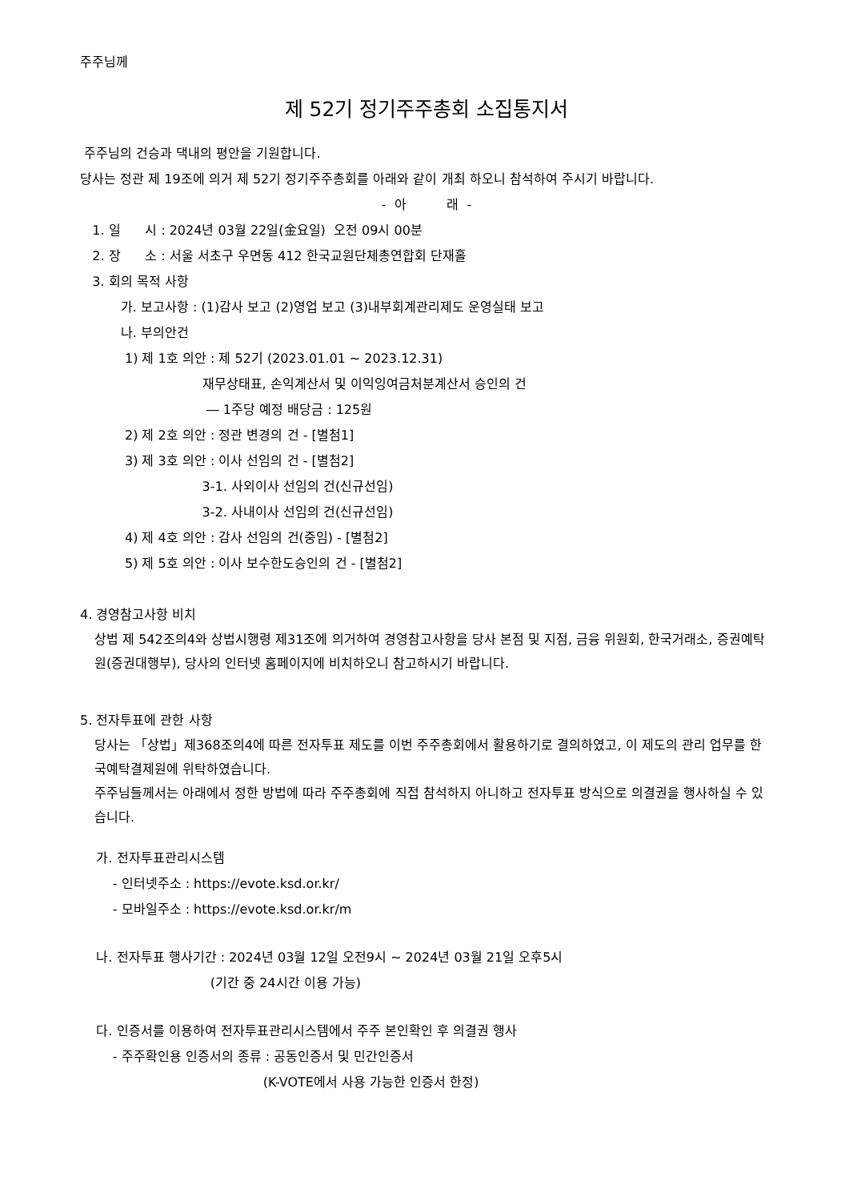주주님께
제 52기 정기주주총회 소집통지서
주주님의 건승과 댁내의 평안을 기원합니다.
당사는 정관 제 19조에 의거 제 52기 정기주주총회를 아래와 같이 개최 하오니 참석하여 주시기 바랍니다.
- 아 래 -
1. 일 시 : 2024년 03월 22일(金요일) 오전 09시 00분
2. 장 소 : 서울 서초구 우면동 412 한국교원단체총연합회 단재홀
3. 회의 목적 사항
가. 보고사항 : (1)감사 보고 (2)영업 보고 (3)내부회계관리제도 운영실태 보고
나. 부의안건
1) 제 1호 의안 : 제 52기 (2023.01.01 ~ 2023.12.31)
재무상태표, 손익계산서 및 이익잉여금처분계산서 승인의 건
― 1주당 예정 배당금 : 125원
2) 제 2호 의안 : 정관 변경의 건 - [별첨1]
3) 제 3호 의안 : 이사 선임의 건 - [별첨2]
3-1. 사외이사 선임의 건(신규선임)
3-2. 사내이사 선임의 건(신규선임)
4) 제 4호 의안 : 감사 선임의 건(중임) - [별첨2]
5) 제 5호 의안 : 이사 보수한도승인의 건 - [별첨2]
4. 경영참고사항 비치
상법 제 542조의4와 상법시행령 제31조에 의거하여 경영참고사항을 당사 본점 및 지점, 금융 위원회, 한국거래소, 증권예탁원(증권대행부), 당사의 인터넷 홈페이지에 비치하오니 참고하시기 바랍니다.
5. 전자투표에 관한 사항
당사는 「상법」제368조의4에 따른 전자투표 제도를 이번 주주총회에서 활용하기로 결의하였고, 이 제도의 관리 업무를 한국예탁결제원에 위탁하였습니다.
주주님들께서는 아래에서 정한 방법에 따라 주주총회에 직접 참석하지 아니하고 전자투표 방식으로 의결권을 행사하실 수 있습니다.
가. 전자투표관리시스템
- 인터넷주소 : https://evote.ksd.or.kr/
- 모바일주소 : https://evote.ksd.or.kr/m
나. 전자투표 행사기간 : 2024년 03월 12일 오전9시 ~ 2024년 03월 21일 오후5시
(기간 중 24시간 이용 가능)
다. 인증서를 이용하여 전자투표관리시스템에서 주주 본인확인 후 의결권 행사
- 주주확인용 인증서의 종류 : 공동인증서 및 민간인증서
(K-VOTE에서 사용 가능한 인증서 한정)